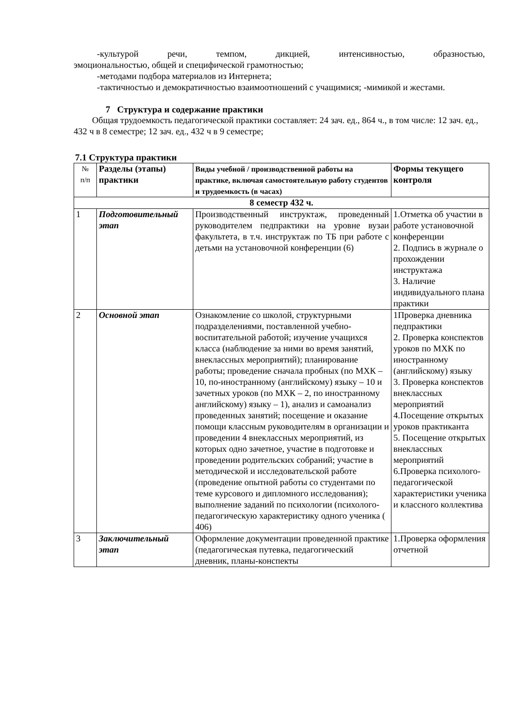-культурой речи, темпом, дикцией, интенсивностью, образностью,
эмоциональностью, общей и специфической грамотностью;
-методами подбора материалов из Интернета;
-тактичностью и демократичностью взаимоотношений с учащимися; -мимикой и жестами.
7 Структура и содержание практики
Общая трудоемкость педагогической практики составляет: 24 зач. ед., 864 ч., в том числе: 12 зач. ед., 432 ч в 8 семестре; 12 зач. ед., 432 ч в 9 семестре;
7.1 Структура практики
| № п/п | Разделы (этапы) практики | Виды учебной / производственной работы на практике, включая самостоятельную работу студентов и трудоемкость (в часах) | Формы текущего контроля |
| --- | --- | --- | --- |
| 8 семестр 432 ч. | | | |
| 1 | Подготовительный этап | Производственный инструктаж, проведенный руководителем педпрактики на уровне вузаи факультета, в т.ч. инструктаж по ТБ при работе с детьми на установочной конференции (6) | 1.Отметка об участии в работе установочной конференции 2. Подпись в журнале о прохождении инструктажа 3. Наличие индивидуального плана практики |
| 2 | Основной этап | Ознакомление со школой, структурными подразделениями, поставленной учебно-воспитательной работой; изучение учащихся класса (наблюдение за ними во время занятий, внеклассных мероприятий); планирование работы; проведение сначала пробных (по МХК –10, по-иностранному (английскому) языку – 10 и зачетных уроков (по МХК – 2, по иностранному английскому) языку – 1), анализ и самоанализ проведенных занятий; посещение и оказание помощи классным руководителям в организации и проведении 4 внеклассных мероприятий, из которых одно зачетное, участие в подготовке и проведении родительских собраний; участие в методической и исследовательской работе (проведение опытной работы со студентами по теме курсового и дипломного исследования); выполнение заданий по психологии (психолого-педагогическую характеристику одного ученика ( 406) | 1Проверка дневника педпрактики 2. Проверка конспектов уроков по МХК по иностранному (английскому) языку 3. Проверка конспектов внеклассных мероприятий 4.Посещение открытых уроков практиканта 5. Посещение открытых внеклассных мероприятий 6.Проверка психолого-педагогической характеристики ученика и классного коллектива |
| 3 | Заключительный этап | Оформление документации проведенной практике (педагогическая путевка, педагогический дневник, планы-конспекты | 1.Проверка оформления отчетной |